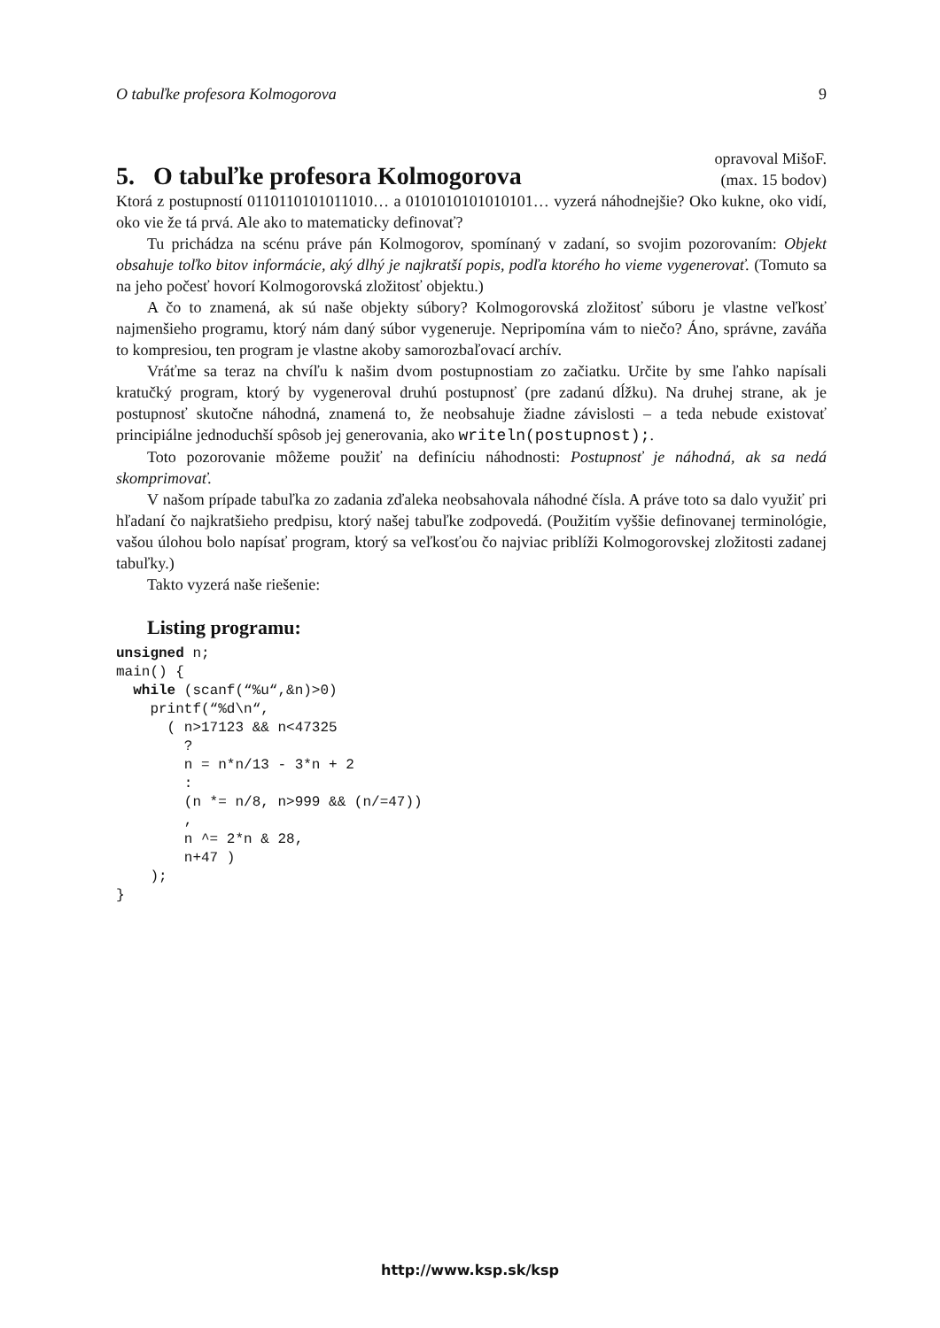O tabuľke profesora Kolmogorova 9
5. O tabuľke profesora Kolmogorova
opravoval MišoF.
(max. 15 bodov)
Ktorá z postupností 0110110101011010… a 0101010101010101… vyzerá náhodnejšie? Oko kukne, oko vidí, oko vie že tá prvá. Ale ako to matematicky definovať?
Tu prichádza na scénu práve pán Kolmogorov, spomínaný v zadaní, so svojim pozorovaním: Objekt obsahuje toľko bitov informácie, aký dlhý je najkratší popis, podľa ktorého ho vieme vygenerovať. (Tomuto sa na jeho počesť hovorí Kolmogorovská zložitosť objektu.)
A čo to znamená, ak sú naše objekty súbory? Kolmogorovská zložitosť súboru je vlastne veľkosť najmenšieho programu, ktorý nám daný súbor vygeneruje. Nepripomína vám to niečo? Áno, správne, zaváňa to kompresiou, ten program je vlastne akoby samorozbaľovací archív.
Vráťme sa teraz na chvíľu k našim dvom postupnostiam zo začiatku. Určite by sme ľahko napísali kratučký program, ktorý by vygeneroval druhú postupnosť (pre zadanú dĺžku). Na druhej strane, ak je postupnosť skutočne náhodná, znamená to, že neobsahuje žiadne závislosti – a teda nebude existovať principiálne jednoduchší spôsob jej generovania, ako writeln(postupnost);.
Toto pozorovanie môžeme použiť na definíciu náhodnosti: Postupnosť je náhodná, ak sa nedá skomprimovať.
V našom prípade tabuľka zo zadania zďaleka neobsahovala náhodné čísla. A práve toto sa dalo využiť pri hľadaní čo najkratšieho predpisu, ktorý našej tabuľke zodpovedá. (Použitím vyššie definovanej terminológie, vašou úlohou bolo napísať program, ktorý sa veľkosťou čo najviac priblíži Kolmogorovskej zložitosti zadanej tabuľky.)
Takto vyzerá naše riešenie:
Listing programu:
unsigned n;
main() {
  while (scanf(“%u“,&n)>0)
    printf(“%d\n“,
      ( n>17123 && n<47325
        ?
        n = n*n/13 - 3*n + 2
        :
        (n *= n/8, n>999 && (n/=47))
        ,
        n ^= 2*n & 28,
        n+47 )
    );
}
http://www.ksp.sk/ksp